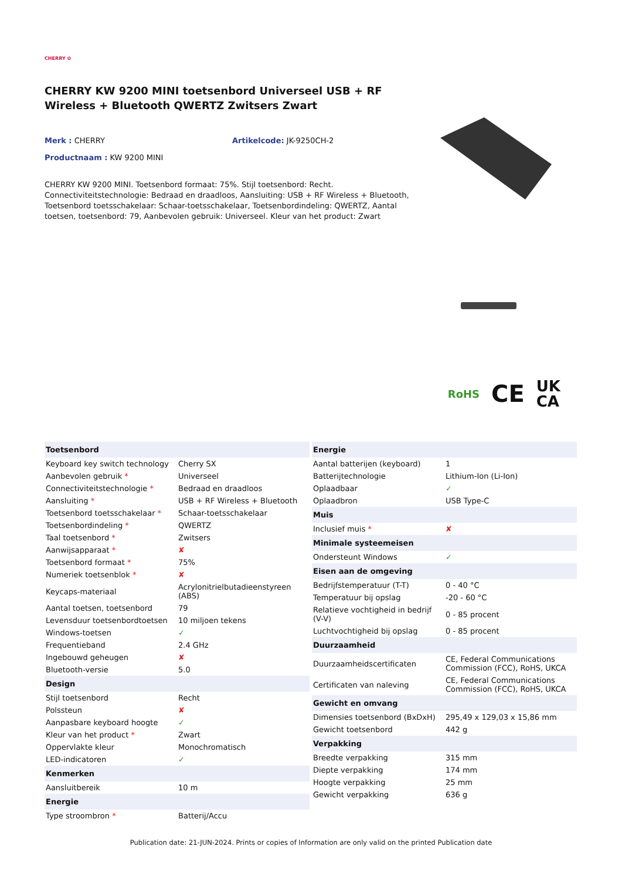CHERRY ✿
CHERRY KW 9200 MINI toetsenbord Universeel USB + RF Wireless + Bluetooth QWERTZ Zwitsers Zwart
Merk : CHERRY Artikelcode: JK-9250CH-2
Productnaam : KW 9200 MINI
CHERRY KW 9200 MINI. Toetsenbord formaat: 75%. Stijl toetsenbord: Recht. Connectiviteitstechnologie: Bedraad en draadloos, Aansluiting: USB + RF Wireless + Bluetooth, Toetsenbord toetsschakelaar: Schaar-toetsschakelaar, Toetsenbordindeling: QWERTZ, Aantal toetsen, toetsenbord: 79, Aanbevolen gebruik: Universeel. Kleur van het product: Zwart
RoHS CE UK
CA
| Toetsenbord | |
| --- | --- |
| Keyboard key switch technology | Cherry SX |
| Aanbevolen gebruik * | Universeel |
| Connectiviteitstechnologie * | Bedraad en draadloos |
| Aansluiting * | USB + RF Wireless + Bluetooth |
| Toetsenbord toetsschakelaar * | Schaar-toetsschakelaar |
| Toetsenbordindeling * | QWERTZ |
| Taal toetsenbord * | Zwitsers |
| Aanwijsapparaat * | ✘ |
| Toetsenbord formaat * | 75% |
| Numeriek toetsenblok * | ✘ |
| Keycaps-materiaal | Acrylonitrielbutadieenstyreen (ABS) |
| Aantal toetsen, toetsenbord | 79 |
| Levensduur toetsenbordtoetsen | 10 miljoen tekens |
| Windows-toetsen | ✓ |
| Frequentieband | 2.4 GHz |
| Ingebouwd geheugen | ✘ |
| Bluetooth-versie | 5.0 |
| Design | |
| Stijl toetsenbord | Recht |
| Polssteun | ✘ |
| Aanpasbare keyboard hoogte | ✓ |
| Kleur van het product * | Zwart |
| Oppervlakte kleur | Monochromatisch |
| LED-indicatoren | ✓ |
| Kenmerken | |
| Aansluitbereik | 10 m |
| Energie | |
| Type stroombron * | Batterij/Accu |
| Energie | |
| --- | --- |
| Aantal batterijen (keyboard) | 1 |
| Batterijtechnologie | Lithium-Ion (Li-Ion) |
| Oplaadbaar | ✓ |
| Oplaadbron | USB Type-C |
| Muis | |
| Inclusief muis * | ✘ |
| Minimale systeemeisen | |
| Ondersteunt Windows | ✓ |
| Eisen aan de omgeving | |
| Bedrijfstemperatuur (T-T) | 0 - 40 °C |
| Temperatuur bij opslag | -20 - 60 °C |
| Relatieve vochtigheid in bedrijf (V-V) | 0 - 85 procent |
| Luchtvochtigheid bij opslag | 0 - 85 procent |
| Duurzaamheid | |
| Duurzaamheidscertificaten | CE, Federal Communications Commission (FCC), RoHS, UKCA |
| Certificaten van naleving | CE, Federal Communications Commission (FCC), RoHS, UKCA |
| Gewicht en omvang | |
| Dimensies toetsenbord (BxDxH) | 295,49 x 129,03 x 15,86 mm |
| Gewicht toetsenbord | 442 g |
| Verpakking | |
| Breedte verpakking | 315 mm |
| Diepte verpakking | 174 mm |
| Hoogte verpakking | 25 mm |
| Gewicht verpakking | 636 g |
Publication date: 21-JUN-2024. Prints or copies of Information are only valid on the printed Publication date